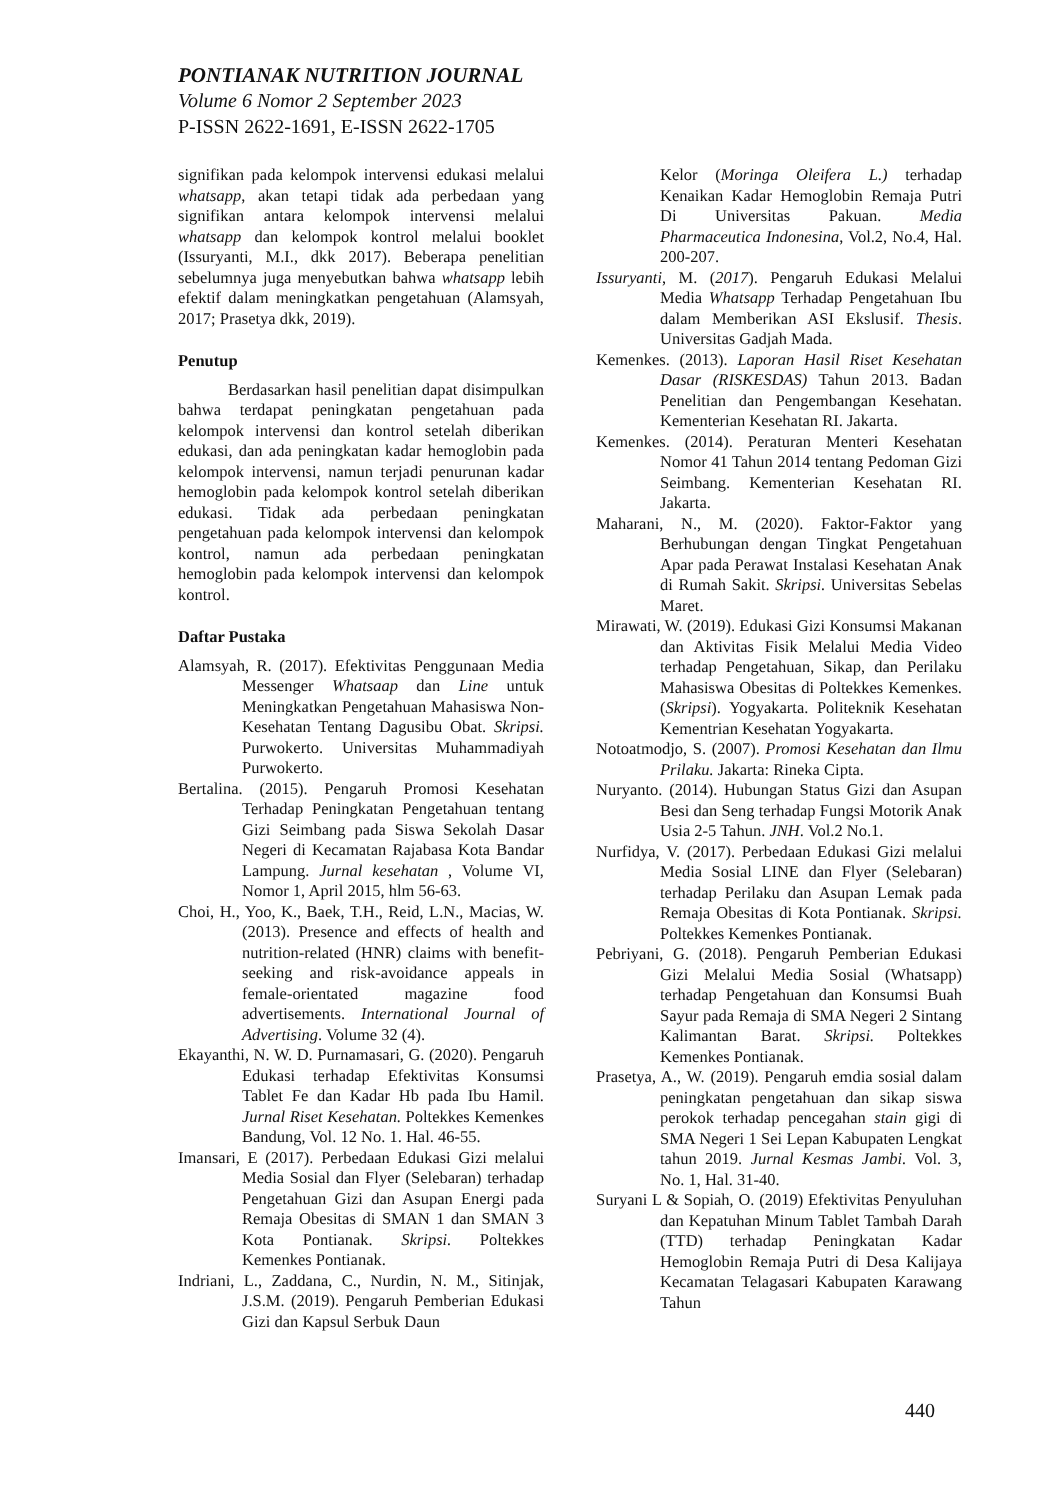PONTIANAK NUTRITION JOURNAL
Volume 6 Nomor 2 September 2023
P-ISSN 2622-1691, E-ISSN 2622-1705
signifikan pada kelompok intervensi edukasi melalui whatsapp, akan tetapi tidak ada perbedaan yang signifikan antara kelompok intervensi melalui whatsapp dan kelompok kontrol melalui booklet (Issuryanti, M.I., dkk 2017). Beberapa penelitian sebelumnya juga menyebutkan bahwa whatsapp lebih efektif dalam meningkatkan pengetahuan (Alamsyah, 2017; Prasetya dkk, 2019).
Penutup
Berdasarkan hasil penelitian dapat disimpulkan bahwa terdapat peningkatan pengetahuan pada kelompok intervensi dan kontrol setelah diberikan edukasi, dan ada peningkatan kadar hemoglobin pada kelompok intervensi, namun terjadi penurunan kadar hemoglobin pada kelompok kontrol setelah diberikan edukasi. Tidak ada perbedaan peningkatan pengetahuan pada kelompok intervensi dan kelompok kontrol, namun ada perbedaan peningkatan hemoglobin pada kelompok intervensi dan kelompok kontrol.
Daftar Pustaka
Alamsyah, R. (2017). Efektivitas Penggunaan Media Messenger Whatsaap dan Line untuk Meningkatkan Pengetahuan Mahasiswa Non-Kesehatan Tentang Dagusibu Obat. Skripsi. Purwokerto. Universitas Muhammadiyah Purwokerto.
Bertalina. (2015). Pengaruh Promosi Kesehatan Terhadap Peningkatan Pengetahuan tentang Gizi Seimbang pada Siswa Sekolah Dasar Negeri di Kecamatan Rajabasa Kota Bandar Lampung. Jurnal kesehatan , Volume VI, Nomor 1, April 2015, hlm 56-63.
Choi, H., Yoo, K., Baek, T.H., Reid, L.N., Macias, W. (2013). Presence and effects of health and nutrition-related (HNR) claims with benefit-seeking and risk-avoidance appeals in female-orientated magazine food advertisements. International Journal of Advertising. Volume 32 (4).
Ekayanthi, N. W. D. Purnamasari, G. (2020). Pengaruh Edukasi terhadap Efektivitas Konsumsi Tablet Fe dan Kadar Hb pada Ibu Hamil. Jurnal Riset Kesehatan. Poltekkes Kemenkes Bandung, Vol. 12 No. 1. Hal. 46-55.
Imansari, E (2017). Perbedaan Edukasi Gizi melalui Media Sosial dan Flyer (Selebaran) terhadap Pengetahuan Gizi dan Asupan Energi pada Remaja Obesitas di SMAN 1 dan SMAN 3 Kota Pontianak. Skripsi. Poltekkes Kemenkes Pontianak.
Indriani, L., Zaddana, C., Nurdin, N. M., Sitinjak, J.S.M. (2019). Pengaruh Pemberian Edukasi Gizi dan Kapsul Serbuk Daun
Kelor (Moringa Oleifera L.) terhadap Kenaikan Kadar Hemoglobin Remaja Putri Di Universitas Pakuan. Media Pharmaceutica Indonesina, Vol.2, No.4, Hal. 200-207.
Issuryanti, M. (2017). Pengaruh Edukasi Melalui Media Whatsapp Terhadap Pengetahuan Ibu dalam Memberikan ASI Ekslusif. Thesis. Universitas Gadjah Mada.
Kemenkes. (2013). Laporan Hasil Riset Kesehatan Dasar (RISKESDAS) Tahun 2013. Badan Penelitian dan Pengembangan Kesehatan. Kementerian Kesehatan RI. Jakarta.
Kemenkes. (2014). Peraturan Menteri Kesehatan Nomor 41 Tahun 2014 tentang Pedoman Gizi Seimbang. Kementerian Kesehatan RI. Jakarta.
Maharani, N., M. (2020). Faktor-Faktor yang Berhubungan dengan Tingkat Pengetahuan Apar pada Perawat Instalasi Kesehatan Anak di Rumah Sakit. Skripsi. Universitas Sebelas Maret.
Mirawati, W. (2019). Edukasi Gizi Konsumsi Makanan dan Aktivitas Fisik Melalui Media Video terhadap Pengetahuan, Sikap, dan Perilaku Mahasiswa Obesitas di Poltekkes Kemenkes. (Skripsi). Yogyakarta. Politeknik Kesehatan Kementrian Kesehatan Yogyakarta.
Notoatmodjo, S. (2007). Promosi Kesehatan dan Ilmu Prilaku. Jakarta: Rineka Cipta.
Nuryanto. (2014). Hubungan Status Gizi dan Asupan Besi dan Seng terhadap Fungsi Motorik Anak Usia 2-5 Tahun. JNH. Vol.2 No.1.
Nurfidya, V. (2017). Perbedaan Edukasi Gizi melalui Media Sosial LINE dan Flyer (Selebaran) terhadap Perilaku dan Asupan Lemak pada Remaja Obesitas di Kota Pontianak. Skripsi. Poltekkes Kemenkes Pontianak.
Pebriyani, G. (2018). Pengaruh Pemberian Edukasi Gizi Melalui Media Sosial (Whatsapp) terhadap Pengetahuan dan Konsumsi Buah Sayur pada Remaja di SMA Negeri 2 Sintang Kalimantan Barat. Skripsi. Poltekkes Kemenkes Pontianak.
Prasetya, A., W. (2019). Pengaruh emdia sosial dalam peningkatan pengetahuan dan sikap siswa perokok terhadap pencegahan stain gigi di SMA Negeri 1 Sei Lepan Kabupaten Lengkat tahun 2019. Jurnal Kesmas Jambi. Vol. 3, No. 1, Hal. 31-40.
Suryani L & Sopiah, O. (2019) Efektivitas Penyuluhan dan Kepatuhan Minum Tablet Tambah Darah (TTD) terhadap Peningkatan Kadar Hemoglobin Remaja Putri di Desa Kalijaya Kecamatan Telagasari Kabupaten Karawang Tahun
440